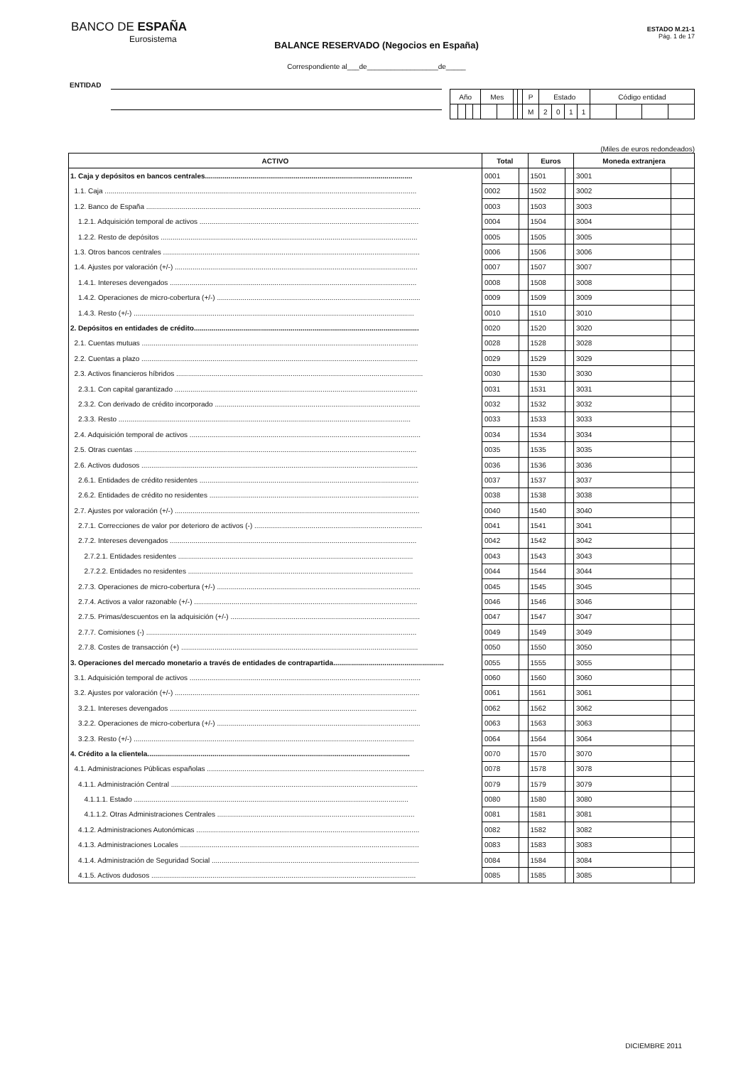BANCO DE ESPAÑA
Eurosistema
ESTADO M.21-1
Pág. 1 de 17
BALANCE RESERVADO (Negocios en España)
Correspondiente al___de__________________de_____
ENTIDAD
| Año | | | | Mes | | | | P | Estado | | | | Código entidad | | | |
| | | | | | | | | M | 2 | 0 | 1 | 1 | | | | |
(Miles de euros redondeados)
| ACTIVO | Total | | Euros | | Moneda extranjera | |
| --- | --- | --- | --- | --- | --- | --- |
| 1. Caja y depósitos en bancos centrales......................................................................................................... | 0001 | | 1501 | | 3001 | |
| 1.1. Caja .............................................................................................................................................................. | 0002 | | 1502 | | 3002 | |
| 1.2. Banco de España ........................................................................................................................................... | 0003 | | 1503 | | 3003 | |
| 1.2.1. Adquisición temporal de activos ............................................................................................................... | 0004 | | 1504 | | 3004 | |
| 1.2.2. Resto de depósitos .................................................................................................................................. | 0005 | | 1505 | | 3005 | |
| 1.3. Otros bancos centrales .................................................................................................................................. | 0006 | | 1506 | | 3006 | |
| 1.4. Ajustes por valoración (+/-) ........................................................................................................................... | 0007 | | 1507 | | 3007 | |
| 1.4.1. Intereses devengados ............................................................................................................................. | 0008 | | 1508 | | 3008 | |
| 1.4.2. Operaciones de micro-cobertura (+/-) ....................................................................................................... | 0009 | | 1509 | | 3009 | |
| 1.4.3. Resto (+/-) .............................................................................................................................................. | 0010 | | 1510 | | 3010 | |
| 2. Depósitos en entidades de crédito.................................................................................................................. | 0020 | | 1520 | | 3020 | |
| 2.1. Cuentas mutuas ............................................................................................................................................ | 0028 | | 1528 | | 3028 | |
| 2.2. Cuentas a plazo ............................................................................................................................................ | 0029 | | 1529 | | 3029 | |
| 2.3. Activos financieros híbridos ............................................................................................................................. | 0030 | | 1530 | | 3030 | |
| 2.3.1. Con capital garantizado ........................................................................................................................... | 0031 | | 1531 | | 3031 | |
| 2.3.2. Con derivado de crédito incorporado ........................................................................................................ | 0032 | | 1532 | | 3032 | |
| 2.3.3. Resto .................................................................................................................................................... | 0033 | | 1533 | | 3033 | |
| 2.4. Adquisición temporal de activos ..................................................................................................................... | 0034 | | 1534 | | 3034 | |
| 2.5. Otras cuentas ............................................................................................................................................... | 0035 | | 1535 | | 3035 | |
| 2.6. Activos dudosos ............................................................................................................................................ | 0036 | | 1536 | | 3036 | |
| 2.6.1. Entidades de crédito residentes ............................................................................................................... | 0037 | | 1537 | | 3037 | |
| 2.6.2. Entidades de crédito no residentes .......................................................................................................... | 0038 | | 1538 | | 3038 | |
| 2.7. Ajustes por valoración (+/-) ............................................................................................................................ | 0040 | | 1540 | | 3040 | |
| 2.7.1. Correcciones de valor por deterioro de activos (-) ..................................................................................... | 0041 | | 1541 | | 3041 | |
| 2.7.2. Intereses devengados ............................................................................................................................. | 0042 | | 1542 | | 3042 | |
| 2.7.2.1. Entidades residentes ....................................................................................................................... | 0043 | | 1543 | | 3043 | |
| 2.7.2.2. Entidades no residentes .................................................................................................................. | 0044 | | 1544 | | 3044 | |
| 2.7.3. Operaciones de micro-cobertura (+/-) ....................................................................................................... | 0045 | | 1545 | | 3045 | |
| 2.7.4. Activos a valor razonable (+/-) ................................................................................................................. | 0046 | | 1546 | | 3046 | |
| 2.7.5. Primas/descuentos en la adquisición (+/-) ................................................................................................ | 0047 | | 1547 | | 3047 | |
| 2.7.7. Comisiones (-) ......................................................................................................................................... | 0049 | | 1549 | | 3049 | |
| 2.7.8. Costes de transacción (+) ........................................................................................................................ | 0050 | | 1550 | | 3050 | |
| 3. Operaciones del mercado monetario a través de entidades de contrapartida........................................................ | 0055 | | 1555 | | 3055 | |
| 3.1. Adquisición temporal de activos ..................................................................................................................... | 0060 | | 1560 | | 3060 | |
| 3.2. Ajustes por valoración (+/-) ............................................................................................................................ | 0061 | | 1561 | | 3061 | |
| 3.2.1. Intereses devengados ............................................................................................................................. | 0062 | | 1562 | | 3062 | |
| 3.2.2. Operaciones de micro-cobertura (+/-) ....................................................................................................... | 0063 | | 1563 | | 3063 | |
| 3.2.3. Resto (+/-) .............................................................................................................................................. | 0064 | | 1564 | | 3064 | |
| 4. Crédito a la clientela..................................................................................................................................... | 0070 | | 1570 | | 3070 | |
| 4.1. Administraciones Públicas españolas .............................................................................................................. | 0078 | | 1578 | | 3078 | |
| 4.1.1. Administración Central ............................................................................................................................. | 0079 | | 1579 | | 3079 | |
| 4.1.1.1. Estado ........................................................................................................................................... | 0080 | | 1580 | | 3080 | |
| 4.1.1.2. Otras Administraciones Centrales .................................................................................................... | 0081 | | 1581 | | 3081 | |
| 4.1.2. Administraciones Autonómicas ................................................................................................................. | 0082 | | 1582 | | 3082 | |
| 4.1.3. Administraciones Locales ......................................................................................................................... | 0083 | | 1583 | | 3083 | |
| 4.1.4. Administración de Seguridad Social ......................................................................................................... | 0084 | | 1584 | | 3084 | |
| 4.1.5. Activos dudosos ...................................................................................................................................... | 0085 | | 1585 | | 3085 | |
DICIEMBRE 2011